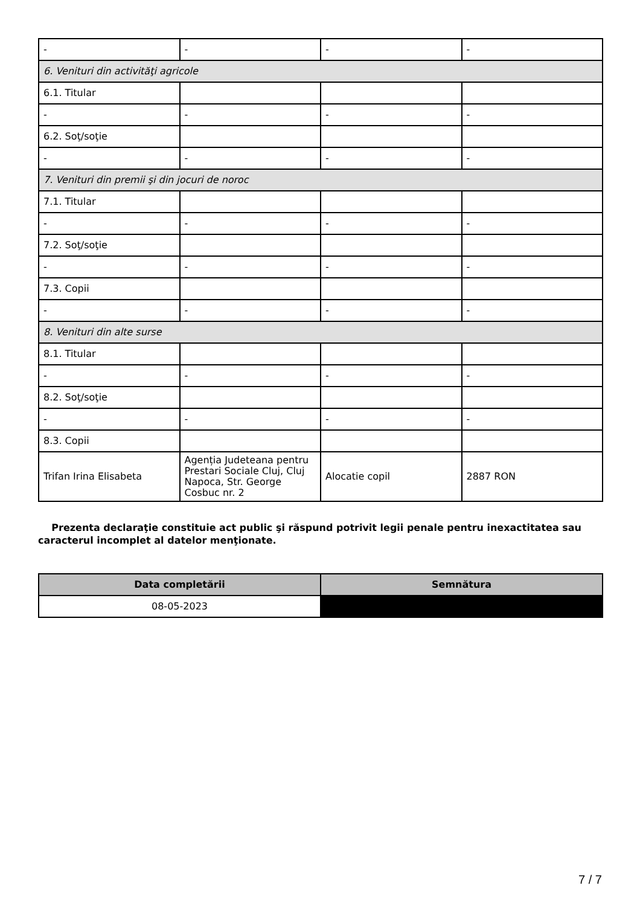| - | - | - | - |
| 6. Venituri din activităţi agricole | | | |
| 6.1. Titular | | | |
| - | - | - | - |
| 6.2. Soţ/soţie | | | |
| - | - | - | - |
| 7. Venituri din premii şi din jocuri de noroc | | | |
| 7.1. Titular | | | |
| - | - | - | - |
| 7.2. Soţ/soţie | | | |
| - | - | - | - |
| 7.3. Copii | | | |
| - | - | - | - |
| 8. Venituri din alte surse | | | |
| 8.1. Titular | | | |
| - | - | - | - |
| 8.2. Soţ/soţie | | | |
| - | - | - | - |
| 8.3. Copii | | | |
| Trifan Irina Elisabeta | Agenția Judeteana pentru Prestari Sociale Cluj, Cluj Napoca, Str. George Cosbuc nr. 2 | Alocatie copil | 2887 RON |
Prezenta declaraţie constituie act public şi răspund potrivit legii penale pentru inexactitatea sau caracterul incomplet al datelor menţionate.
| Data completării | Semnătura |
| --- | --- |
| 08-05-2023 | |
7 / 7